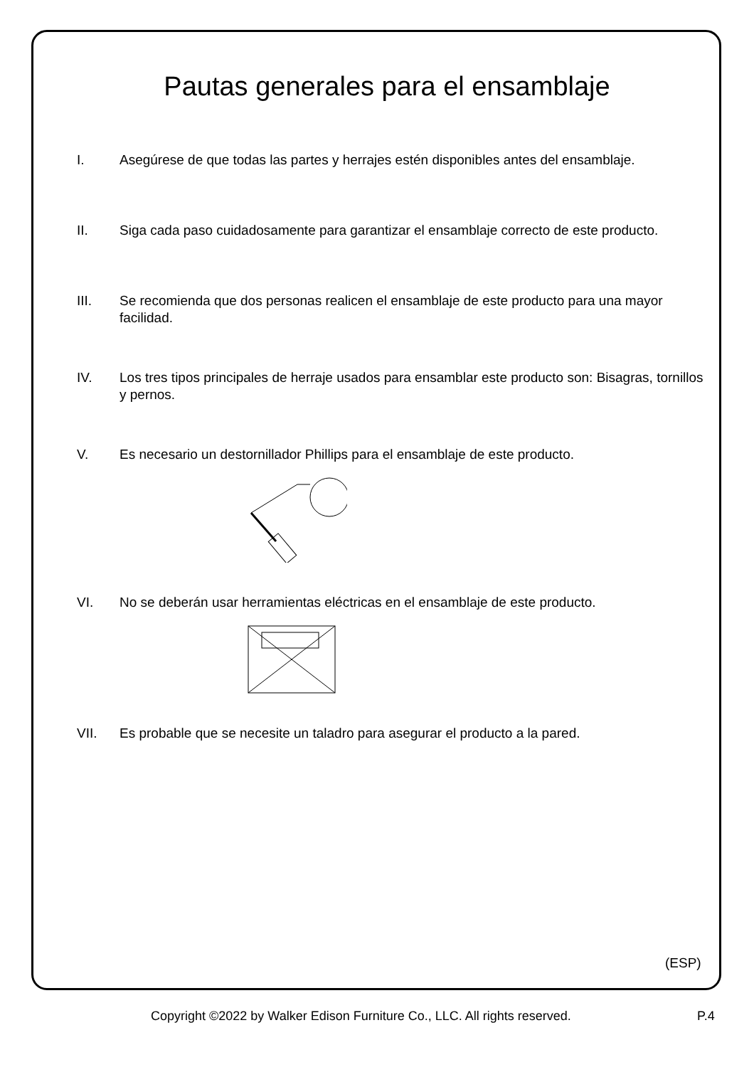Pautas generales para el ensamblaje
I. Asegúrese de que todas las partes y herrajes estén disponibles antes del ensamblaje.
II. Siga cada paso cuidadosamente para garantizar el ensamblaje correcto de este producto.
III. Se recomienda que dos personas realicen el ensamblaje de este producto para una mayor facilidad.
IV. Los tres tipos principales de herraje usados para ensamblar este producto son: Bisagras, tornillos y pernos.
V. Es necesario un destornillador Phillips para el ensamblaje de este producto.
VI. No se deberán usar herramientas eléctricas en el ensamblaje de este producto.
VII. Es probable que se necesite un taladro para asegurar el producto a la pared.
(ESP)
Copyright ©2022 by Walker Edison Furniture Co., LLC. All rights reserved. P.4